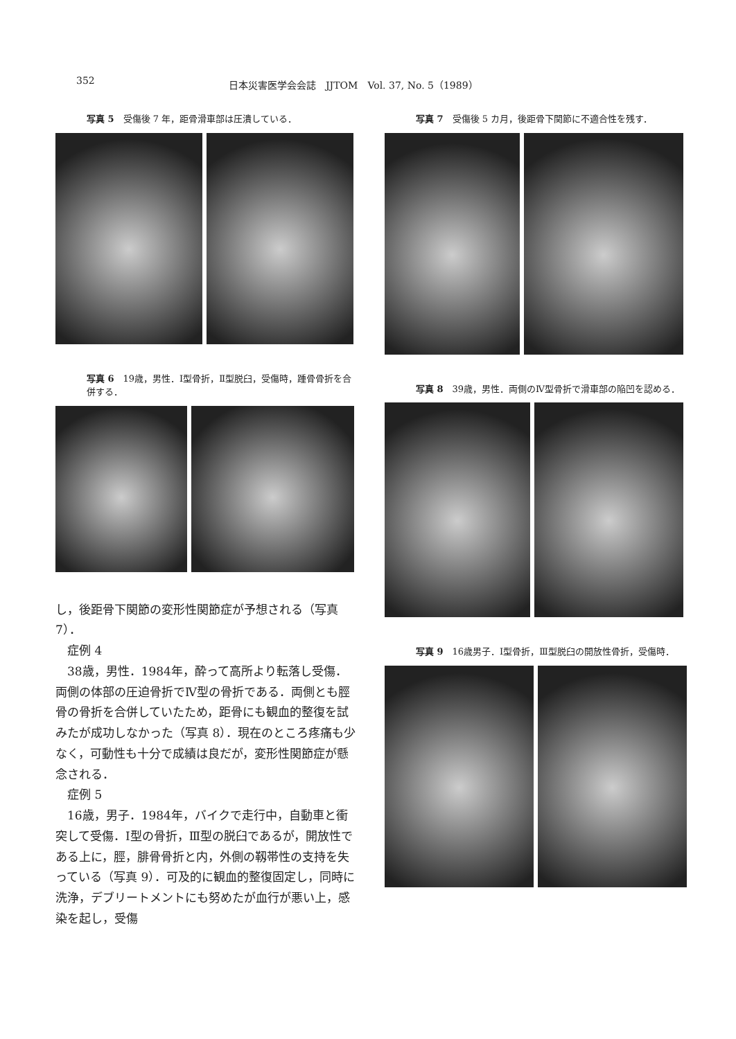352 日本災害医学会会誌　JJTOM　Vol. 37, No. 5（1989）
写真 5　受傷後 7 年，距骨滑車部は圧潰している．
写真 6　19歳，男性．Ⅰ型骨折，Ⅱ型脱臼，受傷時，踵骨骨折を合併する．
し，後距骨下関節の変形性関節症が予想される（写真 7）．
　症例 4
　38歳，男性．1984年，酔って高所より転落し受傷．両側の体部の圧迫骨折でⅣ型の骨折である．両側とも脛骨の骨折を合併していたため，距骨にも観血的整復を試みたが成功しなかった（写真 8）．現在のところ疼痛も少なく，可動性も十分で成績は良だが，変形性関節症が懸念される．
　症例 5
　16歳，男子．1984年，バイクで走行中，自動車と衝突して受傷．Ⅰ型の骨折，Ⅲ型の脱臼であるが，開放性である上に，脛，腓骨骨折と内，外側の靱帯性の支持を失っている（写真 9）．可及的に観血的整復固定し，同時に洗浄，デブリートメントにも努めたが血行が悪い上，感染を起し，受傷
写真 7　受傷後 5 カ月，後距骨下関節に不適合性を残す．
写真 8　39歳，男性．両側のⅣ型骨折で滑車部の陥凹を認める．
写真 9　16歳男子．Ⅰ型骨折，Ⅲ型脱臼の開放性骨折，受傷時．